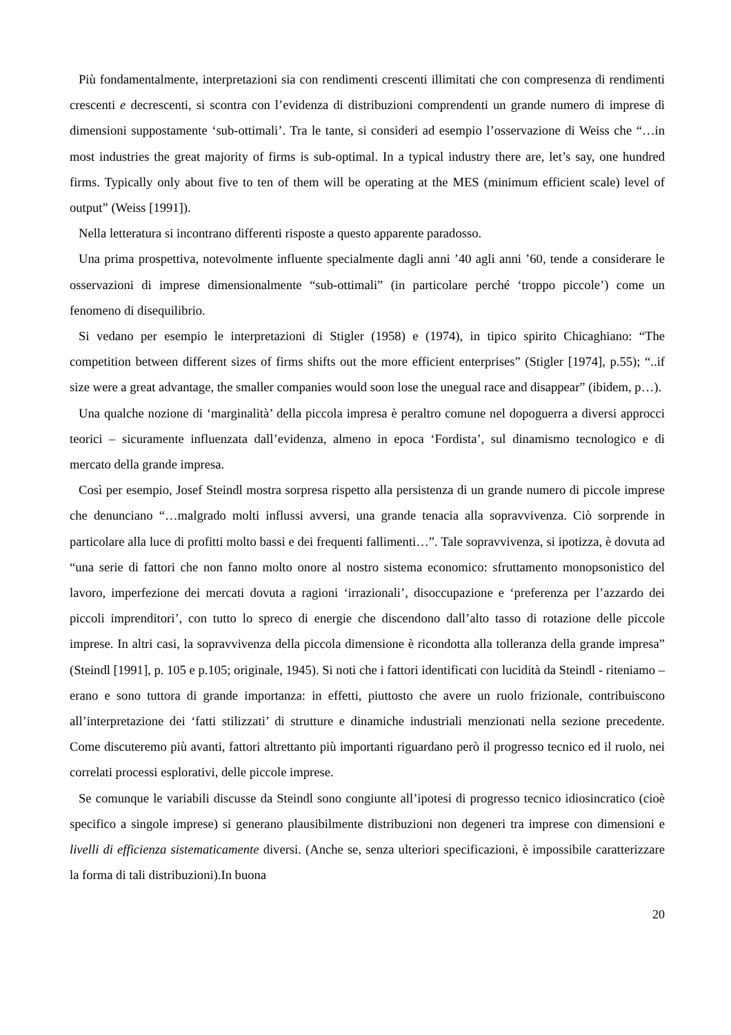Più fondamentalmente, interpretazioni sia con rendimenti crescenti illimitati che con compresenza di rendimenti crescenti e decrescenti, si scontra con l’evidenza di distribuzioni comprendenti un grande numero di imprese di dimensioni suppostamente ‘sub-ottimali’. Tra le tante, si consideri ad esempio l’osservazione di Weiss che “…in most industries the great majority of firms is sub-optimal. In a typical industry there are, let’s say, one hundred firms. Typically only about five to ten of them will be operating at the MES (minimum efficient scale) level of output” (Weiss [1991]).
Nella letteratura si incontrano differenti risposte a questo apparente paradosso.
Una prima prospettiva, notevolmente influente specialmente dagli anni ’40 agli anni ’60, tende a considerare le osservazioni di imprese dimensionalmente “sub-ottimali” (in particolare perché ‘troppo piccole’) come un fenomeno di disequilibrio.
Si vedano per esempio le interpretazioni di Stigler (1958) e (1974), in tipico spirito Chicaghiano: “The competition between different sizes of firms shifts out the more efficient enterprises” (Stigler [1974], p.55); “..if size were a great advantage, the smaller companies would soon lose the unegual race and disappear” (ibidem, p…).
Una qualche nozione di ‘marginalità’ della piccola impresa è peraltro comune nel dopoguerra a diversi approcci teorici – sicuramente influenzata dall’evidenza, almeno in epoca ‘Fordista’, sul dinamismo tecnologico e di mercato della grande impresa.
Così per esempio, Josef Steindl mostra sorpresa rispetto alla persistenza di un grande numero di piccole imprese che denunciano “…malgrado molti influssi avversi, una grande tenacia alla sopravvivenza. Ciò sorprende in particolare alla luce di profitti molto bassi e dei frequenti fallimenti…”. Tale sopravvivenza, si ipotizza, è dovuta ad “una serie di fattori che non fanno molto onore al nostro sistema economico: sfruttamento monopsonistico del lavoro, imperfezione dei mercati dovuta a ragioni ‘irrazionali’, disoccupazione e ‘preferenza per l’azzardo dei piccoli imprenditori’, con tutto lo spreco di energie che discendono dall’alto tasso di rotazione delle piccole imprese. In altri casi, la sopravvivenza della piccola dimensione è ricondotta alla tolleranza della grande impresa” (Steindl [1991], p. 105 e p.105; originale, 1945). Si noti che i fattori identificati con lucidità da Steindl - riteniamo – erano e sono tuttora di grande importanza: in effetti, piuttosto che avere un ruolo frizionale, contribuiscono all’interpretazione dei ‘fatti stilizzati’ di strutture e dinamiche industriali menzionati nella sezione precedente. Come discuteremo più avanti, fattori altrettanto più importanti riguardano però il progresso tecnico ed il ruolo, nei correlati processi esplorativi, delle piccole imprese.
Se comunque le variabili discusse da Steindl sono congiunte all’ipotesi di progresso tecnico idiosincratico (cioè specifico a singole imprese) si generano plausibilmente distribuzioni non degeneri tra imprese con dimensioni e livelli di efficienza sistematicamente diversi. (Anche se, senza ulteriori specificazioni, è impossibile caratterizzare la forma di tali distribuzioni).In buona
20